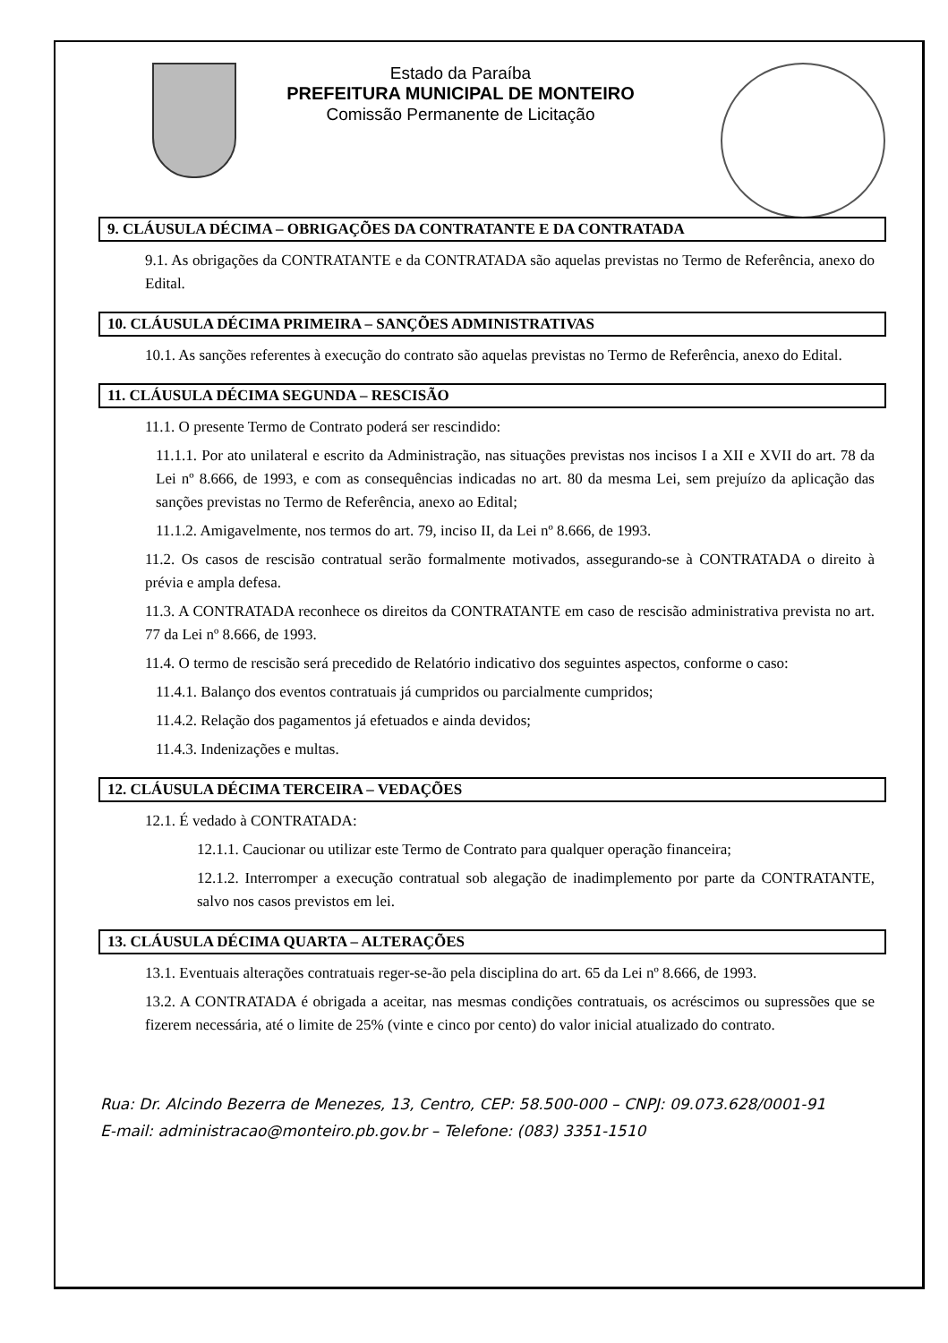Estado da Paraíba
PREFEITURA MUNICIPAL DE MONTEIRO
Comissão Permanente de Licitação
9. CLÁUSULA DÉCIMA – OBRIGAÇÕES DA CONTRATANTE E DA CONTRATADA
9.1. As obrigações da CONTRATANTE e da CONTRATADA são aquelas previstas no Termo de Referência, anexo do Edital.
10. CLÁUSULA DÉCIMA PRIMEIRA – SANÇÕES ADMINISTRATIVAS
10.1. As sanções referentes à execução do contrato são aquelas previstas no Termo de Referência, anexo do Edital.
11. CLÁUSULA DÉCIMA SEGUNDA – RESCISÃO
11.1. O presente Termo de Contrato poderá ser rescindido:
11.1.1. Por ato unilateral e escrito da Administração, nas situações previstas nos incisos I a XII e XVII do art. 78 da Lei nº 8.666, de 1993, e com as consequências indicadas no art. 80 da mesma Lei, sem prejuízo da aplicação das sanções previstas no Termo de Referência, anexo ao Edital;
11.1.2. Amigavelmente, nos termos do art. 79, inciso II, da Lei nº 8.666, de 1993.
11.2. Os casos de rescisão contratual serão formalmente motivados, assegurando-se à CONTRATADA o direito à prévia e ampla defesa.
11.3. A CONTRATADA reconhece os direitos da CONTRATANTE em caso de rescisão administrativa prevista no art. 77 da Lei nº 8.666, de 1993.
11.4. O termo de rescisão será precedido de Relatório indicativo dos seguintes aspectos, conforme o caso:
11.4.1. Balanço dos eventos contratuais já cumpridos ou parcialmente cumpridos;
11.4.2. Relação dos pagamentos já efetuados e ainda devidos;
11.4.3. Indenizações e multas.
12. CLÁUSULA DÉCIMA TERCEIRA – VEDAÇÕES
12.1. É vedado à CONTRATADA:
12.1.1. Caucionar ou utilizar este Termo de Contrato para qualquer operação financeira;
12.1.2. Interromper a execução contratual sob alegação de inadimplemento por parte da CONTRATANTE, salvo nos casos previstos em lei.
13. CLÁUSULA DÉCIMA QUARTA – ALTERAÇÕES
13.1. Eventuais alterações contratuais reger-se-ão pela disciplina do art. 65 da Lei nº 8.666, de 1993.
13.2. A CONTRATADA é obrigada a aceitar, nas mesmas condições contratuais, os acréscimos ou supressões que se fizerem necessária, até o limite de 25% (vinte e cinco por cento) do valor inicial atualizado do contrato.
Rua: Dr. Alcindo Bezerra de Menezes, 13, Centro, CEP: 58.500-000 – CNPJ: 09.073.628/0001-91
E-mail: administracao@monteiro.pb.gov.br – Telefone: (083) 3351-1510